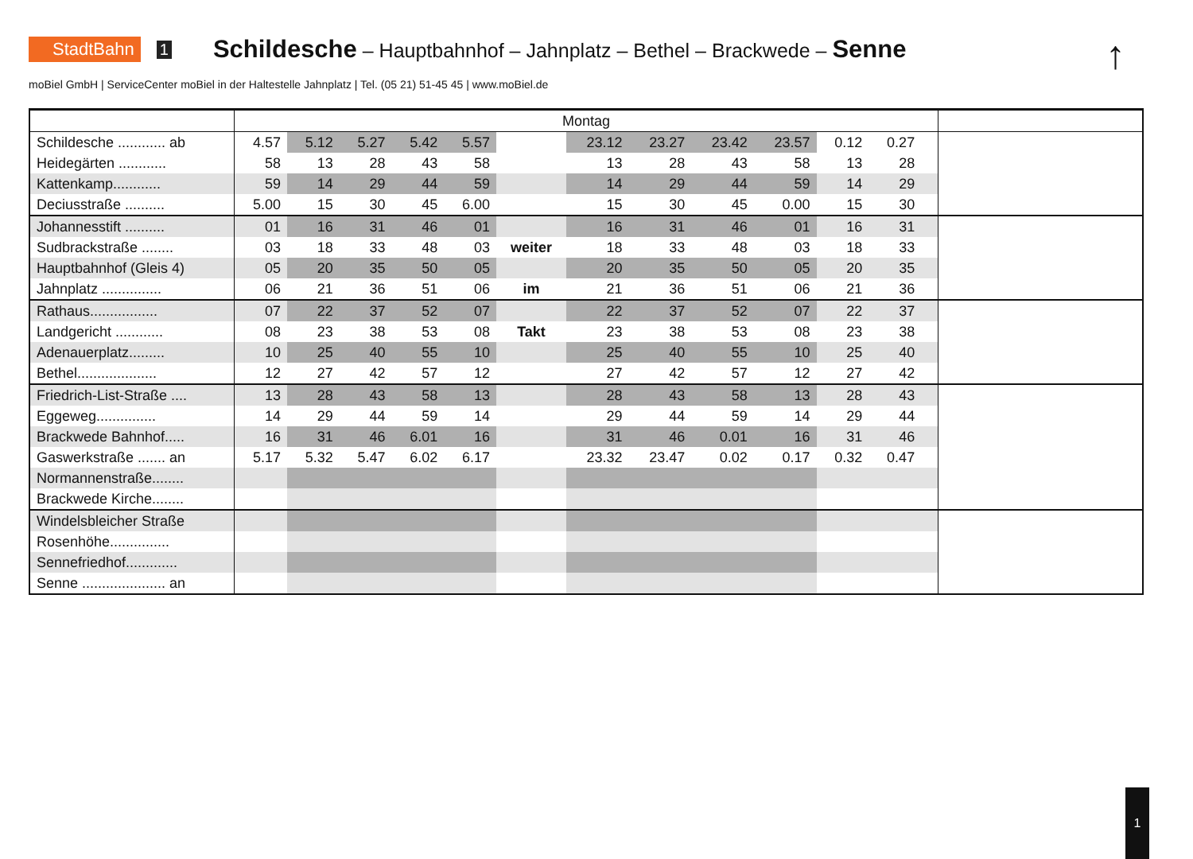StadtBahn 1 Schildesche – Hauptbahnhof – Jahnplatz – Bethel – Brackwede – Senne
↑
moBiel GmbH | ServiceCenter moBiel in der Haltestelle Jahnplatz | Tel. (05 21) 51-45 45 | www.moBiel.de
| | Montag | | | | | | | | | | | | | |
| --- | --- | --- | --- | --- | --- | --- | --- | --- | --- | --- | --- | --- | --- | --- |
| Schildesche ............ ab | 4.57 | 5.12 | 5.27 | 5.42 | 5.57 | | 23.12 | 23.27 | 23.42 | 23.57 | 0.12 | 0.27 | | |
| Heidegärten ............ | 58 | 13 | 28 | 43 | 58 | | 13 | 28 | 43 | 58 | 13 | 28 | | |
| Kattenkamp............ | 59 | 14 | 29 | 44 | 59 | | 14 | 29 | 44 | 59 | 14 | 29 | | |
| Deciusstraße .......... | 5.00 | 15 | 30 | 45 | 6.00 | | 15 | 30 | 45 | 0.00 | 15 | 30 | | |
| Johannesstift .......... | 01 | 16 | 31 | 46 | 01 | | 16 | 31 | 46 | 01 | 16 | 31 | | |
| Sudbrackstraße ........ | 03 | 18 | 33 | 48 | 03 | weiter | 18 | 33 | 48 | 03 | 18 | 33 | | |
| Hauptbahnhof (Gleis 4) | 05 | 20 | 35 | 50 | 05 | | 20 | 35 | 50 | 05 | 20 | 35 | | |
| Jahnplatz ............... | 06 | 21 | 36 | 51 | 06 | im | 21 | 36 | 51 | 06 | 21 | 36 | | |
| Rathaus................. | 07 | 22 | 37 | 52 | 07 | | 22 | 37 | 52 | 07 | 22 | 37 | | |
| Landgericht ............ | 08 | 23 | 38 | 53 | 08 | Takt | 23 | 38 | 53 | 08 | 23 | 38 | | |
| Adenauerplatz......... | 10 | 25 | 40 | 55 | 10 | | 25 | 40 | 55 | 10 | 25 | 40 | | |
| Bethel.................... | 12 | 27 | 42 | 57 | 12 | | 27 | 42 | 57 | 12 | 27 | 42 | | |
| Friedrich-List-Straße .... | 13 | 28 | 43 | 58 | 13 | | 28 | 43 | 58 | 13 | 28 | 43 | | |
| Eggeweg............... | 14 | 29 | 44 | 59 | 14 | | 29 | 44 | 59 | 14 | 29 | 44 | | |
| Brackwede Bahnhof..... | 16 | 31 | 46 | 6.01 | 16 | | 31 | 46 | 0.01 | 16 | 31 | 46 | | |
| Gaswerkstraße ....... an | 5.17 | 5.32 | 5.47 | 6.02 | 6.17 | | 23.32 | 23.47 | 0.02 | 0.17 | 0.32 | 0.47 | | |
| Normannenstraße........ | | | | | | | | | | | | | | |
| Brackwede Kirche........ | | | | | | | | | | | | | | |
| Windelsbleicher Straße | | | | | | | | | | | | | | |
| Rosenhöhe............... | | | | | | | | | | | | | | |
| Sennefriedhof............. | | | | | | | | | | | | | | |
| Senne ..................... an | | | | | | | | | | | | | | |
1